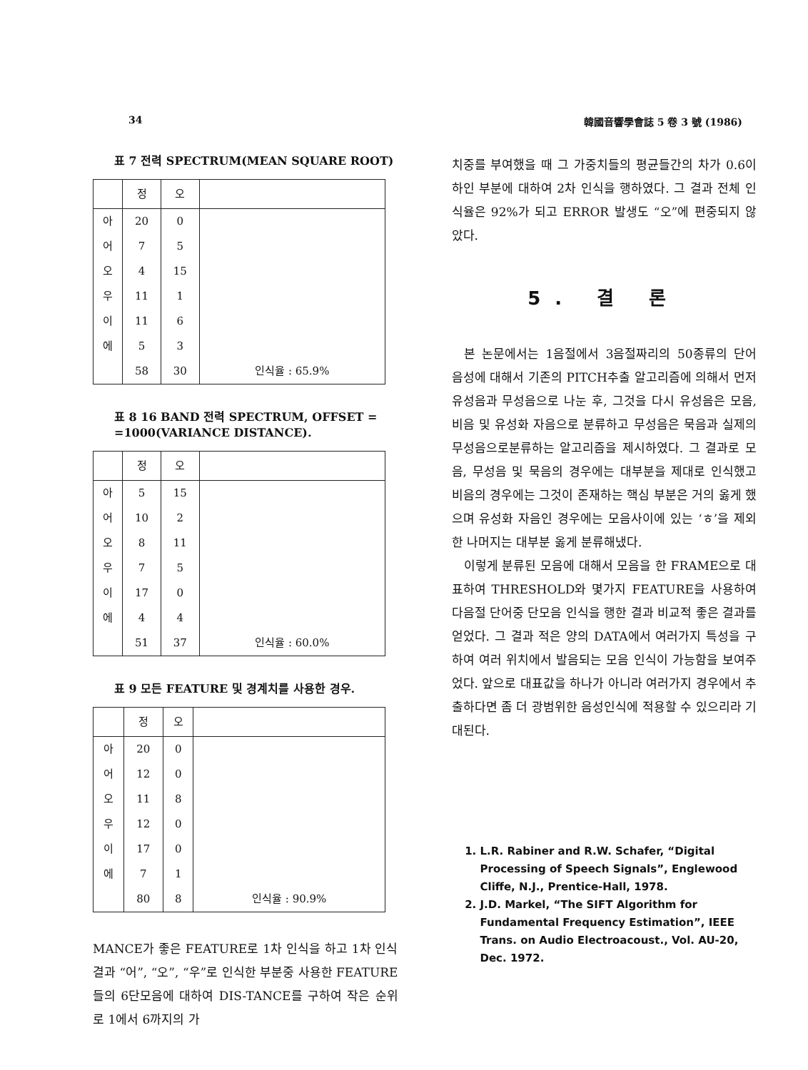34 韓國音響學會誌 5 卷 3 號 (1986)
표 7 전력 SPECTRUM(MEAN SQUARE ROOT)
| | 정 | 오 | |
| --- | --- | --- | --- |
| 아 | 20 | 0 | |
| 어 | 7 | 5 | |
| 오 | 4 | 15 | |
| 우 | 11 | 1 | |
| 이 | 11 | 6 | |
| 에 | 5 | 3 | |
| | 58 | 30 | 인식율 : 65.9% |
표 8 16 BAND 전력 SPECTRUM, OFFSET = =1000(VARIANCE DISTANCE).
| | 정 | 오 | |
| --- | --- | --- | --- |
| 아 | 5 | 15 | |
| 어 | 10 | 2 | |
| 오 | 8 | 11 | |
| 우 | 7 | 5 | |
| 이 | 17 | 0 | |
| 에 | 4 | 4 | |
| | 51 | 37 | 인식율 : 60.0% |
표 9 모든 FEATURE 및 경계치를 사용한 경우.
| | 정 | 오 | |
| --- | --- | --- | --- |
| 아 | 20 | 0 | |
| 어 | 12 | 0 | |
| 오 | 11 | 8 | |
| 우 | 12 | 0 | |
| 이 | 17 | 0 | |
| 에 | 7 | 1 | |
| | 80 | 8 | 인식율 : 90.9% |
MANCE가 좋은 FEATURE로 1차 인식을 하고 1차 인식 결과 “어”, “오”, “우”로 인식한 부분중 사용한 FEATURE들의 6단모음에 대하여 DIS-TANCE를 구하여 작은 순위로 1에서 6까지의 가
치중를 부여했을 때 그 가중치들의 평균들간의 차가 0.6이하인 부분에 대하여 2차 인식을 행하였다. 그 결과 전체 인식율은 92%가 되고 ERROR 발생도 “오”에 편중되지 않았다.
5. 결 론
본 논문에서는 1음절에서 3음절짜리의 50종류의 단어 음성에 대해서 기존의 PITCH추출 알고리즘에 의해서 먼저 유성음과 무성음으로 나눈 후, 그것을 다시 유성음은 모음, 비음 및 유성화 자음으로 분류하고 무성음은 묵음과 실제의 무성음으로분류하는 알고리즘을 제시하였다. 그 결과로 모음, 무성음 및 묵음의 경우에는 대부분을 제대로 인식했고 비음의 경우에는 그것이 존재하는 핵심 부분은 거의 옳게 했으며 유성화 자음인 경우에는 모음사이에 있는 ‘ㅎ’을 제외한 나머지는 대부분 옳게 분류해냈다.
이렇게 분류된 모음에 대해서 모음을 한 FRAME으로 대표하여 THRESHOLD와 몇가지 FEATURE을 사용하여 다음절 단어중 단모음 인식을 행한 결과 비교적 좋은 결과를 얻었다. 그 결과 적은 양의 DATA에서 여러가지 특성을 구하여 여러 위치에서 발음되는 모음 인식이 가능함을 보여주었다. 앞으로 대표값을 하나가 아니라 여러가지 경우에서 추출하다면 좀 더 광범위한 음성인식에 적용할 수 있으리라 기대된다.
1. L.R. Rabiner and R.W. Schafer, “Digital Processing of Speech Signals”, Englewood Cliffe, N.J., Prentice-Hall, 1978.
2. J.D. Markel, “The SIFT Algorithm for Fundamental Frequency Estimation”, IEEE Trans. on Audio Electroacoust., Vol. AU-20, Dec. 1972.